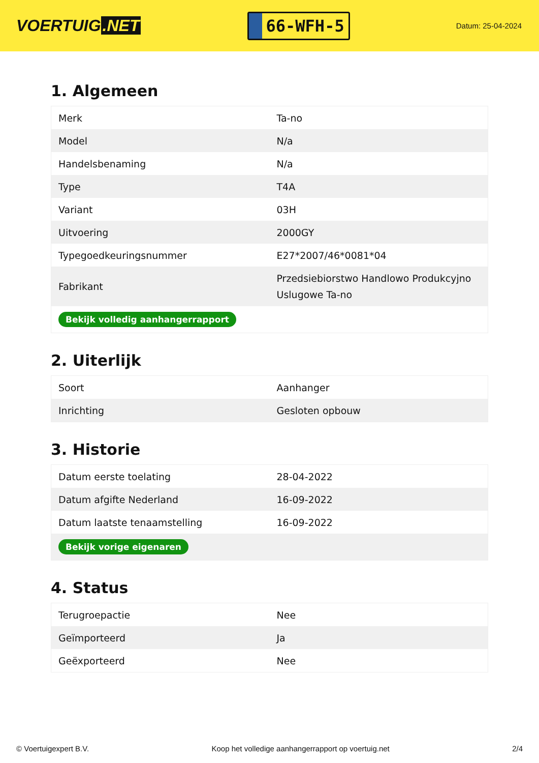VOERTUIG.NET
66-WFH-5
Datum: 25-04-2024
1. Algemeen
| Merk | Ta-no |
| Model | N/a |
| Handelsbenaming | N/a |
| Type | T4A |
| Variant | 03H |
| Uitvoering | 2000GY |
| Typegoedkeuringsnummer | E27*2007/46*0081*04 |
| Fabrikant | Przedsiebiorstwo Handlowo Produkcyjno Uslugowe Ta-no |
| Bekijk volledig aanhangerrapport | |
2. Uiterlijk
| Soort | Aanhanger |
| Inrichting | Gesloten opbouw |
3. Historie
| Datum eerste toelating | 28-04-2022 |
| Datum afgifte Nederland | 16-09-2022 |
| Datum laatste tenaamstelling | 16-09-2022 |
| Bekijk vorige eigenaren | |
4. Status
| Terugroepactie | Nee |
| Geïmporteerd | Ja |
| Geëxporteerd | Nee |
© Voertuigexpert B.V. Koop het volledige aanhangerrapport op voertuig.net 2/4